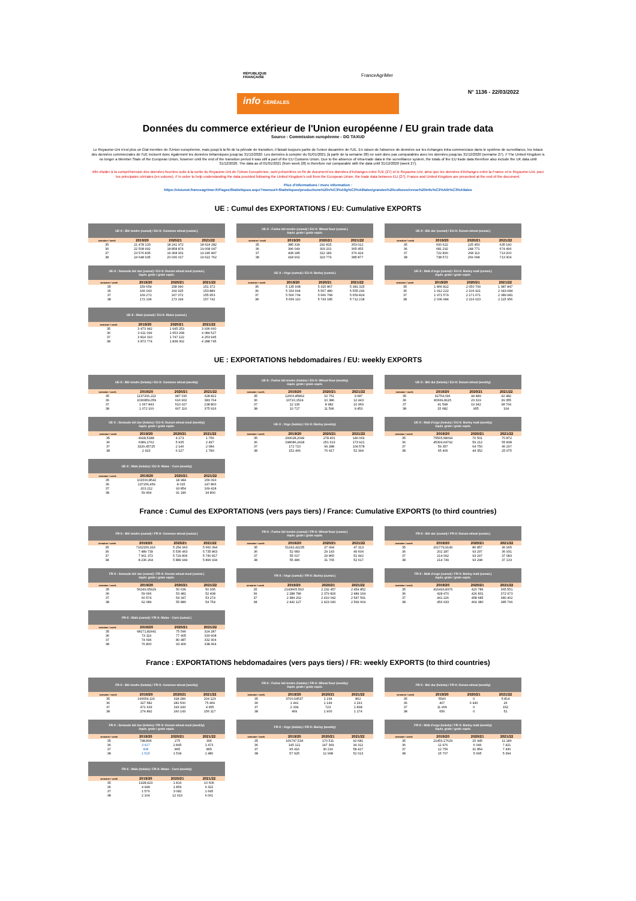RÉPUBLIQUE
FRANÇAISE FranceAgriMer
info CÉRÉALES
N° 1136 - 22/03/2022
Données du commerce extérieur de l'Union européenne / EU grain trade data
Source : Commission européenne - DG TAXUD
Le Royaume-Uni n'est plus un État membre de l'Union européenne, mais jusqu'à la fin de la période de transition, il faisait toujours partie de l'union douanière de l'UE. En raison de l'absence de données sur les échanges intra-commerciaux dans le système de surveillance, les totaux des données commerciales de l'UE incluent donc également les données britanniques jusqu'au 31/12/2020. Les données à compter du 01/01/2021 (à partir de la semaine 28) ne sont donc pas comparables avec les données jusqu'au 31/12/2020 (semaine 27). // The United Kingdom is no longer a Member State of the European Union, however until the end of the transition period it was still a part of the EU Customs Union. Due to the absence of intra-trade data in the surveillance system, the totals of the EU trade data therefore also include the UK data until 31/12/2020. The data as of 01/01/2021 (from week 28) is therefore not comparable with the data until 31/12/2020 (week 27).
Afin d'aider à la compréhension des données fournies suite à la sortie du Royaume-Uni de l'Union Européenne, sont présentées en fin de document les données d'échanges entre l'UE (27) et le Royaume-Uni, ainsi que les données d'échanges entre la France et le Royaume-Uni, pour les principales céréales (en volume). // In order to help understanding the data provided following the United Kingdom's exit from the European Union, the trade data between EU (27), France and United Kingdom are presented at the end of the document.
Plus d'informations / more information :
https://visionet.franceagrimer.fr/Pages/Statistiques.aspx?menuurl=Statistiques/productions%20v%C3%A9g%C3%A9tales/grandes%20cultures/revue%20info%C3%A9r%C3%A9ales
UE : Cumul des EXPORTATIONS / EU: Cumulative EXPORTS
| UE-X : Blé tendre (cumul) / EU-X: Common wheat (cumul.) | | | |
| --- | --- | --- | --- |
| semaine / week | 2019/20 | 2020/21 | 2021/22 |
| 35 | 21 478 133 | 18 241 972 | 18 624 282 |
| 36 | 22 508 992 | 18 858 874 | 19 008 047 |
| 37 | 23 576 835 | 19 368 901 | 19 246 847 |
| 38 | 24 648 935 | 20 036 017 | 19 622 762 |
| UE-X : Farine blé tendre (cumul) / EU-X: Wheat flour (cumul.) équiv. grain / grain equiv. | | | |
| --- | --- | --- | --- |
| semaine / week | 2019/20 | 2020/21 | 2021/22 |
| 35 | 385 339 | 292 815 | 353 012 |
| 36 | 396 049 | 303 201 | 365 455 |
| 37 | 408 185 | 312 183 | 376 424 |
| 38 | 418 902 | 323 779 | 385 877 |
| UE-X : Blé dur (cumul) / EU-X: Durum wheat (cumul.) | | | |
| --- | --- | --- | --- |
| semaine / week | 2019/20 | 2020/21 | 2021/22 |
| 35 | 600 622 | 225 453 | 635 140 |
| 36 | 681 292 | 248 771 | 674 496 |
| 37 | 722 890 | 268 113 | 713 200 |
| 38 | 738 572 | 269 068 | 713 304 |
| UE-X : Semoule blé dur (cumul) / EU-X: Durum wheat meal (cumul.) équiv. grain / grain equiv. | | | |
| --- | --- | --- | --- |
| semaine / week | 2019/20 | 2020/21 | 2021/22 |
| 35 | 159 654 | 158 990 | 151 372 |
| 36 | 166 043 | 164 925 | 153 889 |
| 37 | 169 272 | 167 072 | 155 953 |
| 38 | 172 196 | 173 199 | 157 742 |
| UE-X : Orge (cumul) / EU-X: Barley (cumul.) | | | |
| --- | --- | --- | --- |
| semaine / week | 2019/20 | 2020/21 | 2021/22 |
| 35 | 5 135 908 | 5 315 867 | 5 381 325 |
| 36 | 5 333 994 | 5 567 480 | 5 555 246 |
| 37 | 5 506 704 | 5 666 768 | 5 659 824 |
| 38 | 5 659 110 | 5 743 185 | 5 712 218 |
| UE-X : Malt d'orge (cumul) / EU-X: Barley malt (cumul.) équiv. grain / grain equiv. | | | |
| --- | --- | --- | --- |
| semaine / week | 2019/20 | 2020/21 | 2021/22 |
| 35 | 1 866 822 | 2 050 709 | 1 987 847 |
| 36 | 1 912 222 | 2 106 921 | 2 043 684 |
| 37 | 1 971 579 | 2 171 671 | 2 089 981 |
| 38 | 2 036 984 | 2 216 023 | 2 115 956 |
| UE-X : Maïs (cumul) / EU-X: Maize (cumul.) | | | |
| --- | --- | --- | --- |
| semaine / week | 2019/20 | 2020/21 | 2021/22 |
| 35 | 3 473 942 | 1 645 253 | 3 936 660 |
| 36 | 3 611 099 | 1 653 268 | 4 084 527 |
| 37 | 3 814 310 | 1 747 122 | 4 253 945 |
| 38 | 3 873 774 | 1 838 302 | 4 288 745 |
UE : EXPORTATIONS hebdomadaires / EU: weekly EXPORTS
| UE-X : Blé tendre (hebdo) / EU-X: Common wheat (weekly) | | | |
| --- | --- | --- | --- |
| semaine / week | 2019/20 | 2020/21 | 2021/22 |
| 35 | 1137206,222 | 987 030 | 328 822 |
| 36 | 1030859,059 | 616 902 | 383 764 |
| 37 | 1 067 843 | 510 027 | 238 800 |
| 38 | 1 072 100 | 667 116 | 375 916 |
| UE-X : Farine blé tendre (hebdo) / EU-X: Wheat flour (weekly) équiv. grain / grain equiv. | | | |
| --- | --- | --- | --- |
| semaine / week | 2019/20 | 2020/21 | 2021/22 |
| 35 | 12606,85862 | 10 751 | 9 687 |
| 36 | 10710,1524 | 10 386 | 12 443 |
| 37 | 12 136 | 8 982 | 10 969 |
| 38 | 10 717 | 11 596 | 9 453 |
| UE-X : Blé dur (hebdo) / EU-X: Durum wheat (weekly) | | | |
| --- | --- | --- | --- |
| semaine / week | 2019/20 | 2020/21 | 2021/22 |
| 35 | 42754,096 | 44 489 | 42 482 |
| 36 | 80669,8115 | 23 319 | 39 355 |
| 37 | 41 598 | 19 342 | 38 704 |
| 38 | 15 682 | 955 | 104 |
| UE-X : Semoule blé dur (hebdo) / EU-X: Durum wheat meal (weekly) équiv. grain / grain equiv. | | | |
| --- | --- | --- | --- |
| semaine / week | 2019/20 | 2020/21 | 2021/22 |
| 35 | 4928,5188 | 4 173 | 1 756 |
| 36 | 6389,1762 | 5 935 | 2 497 |
| 37 | 3229,45725 | 2 146 | 2 084 |
| 38 | 2 923 | 6 127 | 1 789 |
| UE-X : Orge (hebdo) / EU-X: Barley (weekly) | | | |
| --- | --- | --- | --- |
| semaine / week | 2019/20 | 2020/21 | 2021/22 |
| 35 | 299028,2049 | 278 401 | 146 069 |
| 36 | 198086,2418 | 251 613 | 173 921 |
| 37 | 172 710 | 99 288 | 104 578 |
| 38 | 152 406 | 76 417 | 52 394 |
| UE-X : Malt d'orge (hebdo) / EU-X: Barley malt (weekly) équiv. grain / grain equiv. | | | |
| --- | --- | --- | --- |
| semaine / week | 2019/20 | 2020/21 | 2021/22 |
| 35 | 75565,58094 | 70 501 | 70 872 |
| 36 | 45399,64792 | 59 212 | 55 838 |
| 37 | 59 357 | 64 750 | 46 297 |
| 38 | 65 406 | 44 352 | 25 975 |
| UE-X : Maïs (hebdo) / EU-X: Maize - Corn (weekly) | | | |
| --- | --- | --- | --- |
| semaine / week | 2019/20 | 2020/21 | 2021/22 |
| 35 | 101500,8542 | 18 984 | 156 093 |
| 36 | 137156,459 | 8 015 | 147 866 |
| 37 | 203 212 | 93 854 | 169 418 |
| 38 | 59 464 | 91 180 | 34 800 |
France : Cumul des EXPORTATIONS (vers pays tiers) / France: Cumulative EXPORTS (to third countries)
| FR-X : Blé tendre (cumul) / FR-X: Common wheat (cumul.) | | | |
| --- | --- | --- | --- |
| semaine / week | 2019/20 | 2020/21 | 2021/22 |
| 35 | 7162156,916 | 5 254 963 | 5 660 394 |
| 36 | 7 489 739 | 5 536 463 | 5 735 863 |
| 37 | 7 961 372 | 5 729 806 | 5 740 817 |
| 38 | 8 236 264 | 5 889 949 | 5 896 934 |
| FR-X : Farine blé tendre (cumul) / FR-X: Wheat flour (cumul.) équiv. grain / grain equiv. | | | |
| --- | --- | --- | --- |
| semaine / week | 2019/20 | 2020/21 | 2021/22 |
| 35 | 51242,42235 | 27 994 | 47 313 |
| 36 | 52 683 | 29 143 | 49 604 |
| 37 | 55 017 | 29 865 | 51 442 |
| 38 | 55 486 | 31 765 | 52 617 |
| FR-X : Blé dur (cumul) / FR-X: Durum wheat (cumul.) | | | |
| --- | --- | --- | --- |
| semaine / week | 2019/20 | 2020/21 | 2021/22 |
| 35 | 201779,9149 | 86 857 | 36 905 |
| 36 | 202 187 | 93 297 | 36 931 |
| 37 | 214 092 | 93 297 | 37 083 |
| 38 | 214 749 | 93 298 | 37 133 |
| FR-X : Semoule blé dur (cumul) / FR-X: Durum wheat meal (cumul.) équiv. grain / grain equiv. | | | |
| --- | --- | --- | --- |
| semaine / week | 2019/20 | 2020/21 | 2021/22 |
| 35 | 56249,05929 | 50 636 | 50 935 |
| 36 | 59 666 | 53 481 | 52 408 |
| 37 | 60 574 | 54 347 | 53 274 |
| 38 | 62 089 | 55 880 | 54 754 |
| FR-X : Orge (cumul) / FR-X: Barley (cumul.) | | | |
| --- | --- | --- | --- |
| semaine / week | 2019/20 | 2020/21 | 2021/22 |
| 35 | 2143665,593 | 2 232 457 | 2 454 852 |
| 36 | 2 288 786 | 2 379 826 | 2 489 164 |
| 37 | 2 384 202 | 2 410 042 | 2 547 591 |
| 38 | 2 442 127 | 2 423 040 | 2 599 604 |
| FR-X : Malt d'orge (cumul) / FR-X: Barley malt (cumul.) équiv. grain / grain equiv. | | | |
| --- | --- | --- | --- |
| semaine / week | 2019/20 | 2020/21 | 2021/22 |
| 35 | 416493,8376 | 420 786 | 365 551 |
| 36 | 428 470 | 426 831 | 372 973 |
| 37 | 441 226 | 458 685 | 380 402 |
| 38 | 456 933 | 464 380 | 385 796 |
| FR-X : Maïs (cumul) / FR-X: Maize - Corn (cumul.) | | | |
| --- | --- | --- | --- |
| semaine / week | 2019/20 | 2020/21 | 2021/22 |
| 35 | 68171,82441 | 75 546 | 324 287 |
| 36 | 73 119 | 77 405 | 330 608 |
| 37 | 74 696 | 80 487 | 332 304 |
| 38 | 76 800 | 93 406 | 338 364 |
France : EXPORTATIONS hebdomadaires (vers pays tiers) / FR: weekly EXPORTS (to third countries)
| FR-X : Blé tendre (hebdo) / FR-X: Common wheat (weekly) | | | |
| --- | --- | --- | --- |
| semaine / week | 2019/20 | 2020/21 | 2021/22 |
| 35 | 166654,116 | 318 284 | 204 129 |
| 36 | 327 582 | 281 500 | 75 469 |
| 37 | 471 633 | 193 343 | 4 955 |
| 38 | 274 892 | 160 143 | 156 117 |
| FR-X : Farine blé tendre (hebdo) / FR-X: Wheat flour (weekly) équiv. grain / grain equiv. | | | |
| --- | --- | --- | --- |
| semaine / week | 2019/20 | 2020/21 | 2021/22 |
| 35 | 3700,64537 | 1 234 | 862 |
| 36 | 1 441 | 1 149 | 2 291 |
| 37 | 2 334 | 723 | 1 838 |
| 38 | 469 | 1 900 | 1 174 |
| FR-X : Blé dur (hebdo) / FR-X: Durum wheat (weekly) | | | |
| --- | --- | --- | --- |
| semaine / week | 2019/20 | 2020/21 | 2021/22 |
| 35 | 5540 | 0 | 5 814 |
| 36 | 407 | 6 440 | 26 |
| 37 | 11 906 | 0 | 152 |
| 38 | 656 | 0 | 51 |
| FR-X : Semoule blé dur (hebdo) / FR-X: Durum wheat meal (weekly) équiv. grain / grain equiv. | | | |
| --- | --- | --- | --- |
| semaine / week | 2019/20 | 2020/21 | 2021/22 |
| 35 | 748,806 | 275 | 306 |
| 36 | 3 417 | 2 845 | 1 473 |
| 37 | 908 | 865 | 865 |
| 38 | 1 515 | 1 534 | 1 480 |
| FR-X : Orge (hebdo) / FR-X: Barley (weekly) | | | |
| --- | --- | --- | --- |
| semaine / week | 2019/20 | 2020/21 | 2021/22 |
| 35 | 169747,534 | 170 511 | 92 681 |
| 36 | 145 121 | 147 369 | 34 312 |
| 37 | 95 416 | 30 216 | 58 427 |
| 38 | 57 925 | 12 998 | 52 013 |
| FR-X : Malt d'orge (hebdo) / FR-X: Barley malt (weekly) équiv. grain / grain equiv. | | | |
| --- | --- | --- | --- |
| semaine / week | 2019/20 | 2020/21 | 2021/22 |
| 35 | 21456,17629 | 15 445 | 11 186 |
| 36 | 11 976 | 6 046 | 7 421 |
| 37 | 12 756 | 31 854 | 7 430 |
| 38 | 15 707 | 5 695 | 5 394 |
| FR-X : Maïs (hebdo) / FR-X: Maize - Corn (weekly) | | | |
| --- | --- | --- | --- |
| semaine / week | 2019/20 | 2020/21 | 2021/22 |
| 35 | 1928,423 | 1 816 | 10 606 |
| 36 | 4 948 | 1 859 | 6 322 |
| 37 | 1 576 | 3 082 | 1 695 |
| 38 | 2 104 | 12 919 | 6 061 |